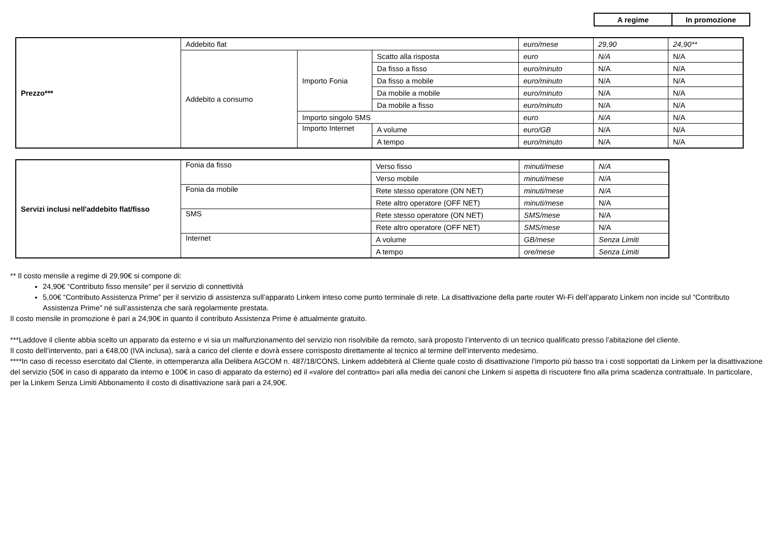| A regime | In promozione |
| --- | --- |
| Prezzo*** | Addebito flat | | | euro/mese | 29,90 | 24,90** |
| | Addebito a consumo | Importo Fonia | Scatto alla risposta | euro | N/A | N/A |
| | | | Da fisso a fisso | euro/minuto | N/A | N/A |
| | | | Da fisso a mobile | euro/minuto | N/A | N/A |
| | | | Da mobile a mobile | euro/minuto | N/A | N/A |
| | | | Da mobile a fisso | euro/minuto | N/A | N/A |
| | | Importo singolo SMS | | euro | N/A | N/A |
| | | Importo Internet | A volume | euro/GB | N/A | N/A |
| | | | A tempo | euro/minuto | N/A | N/A |
| Servizi inclusi nell'addebito flat/fisso | Fonia da fisso | Verso fisso | minuti/mese | N/A |
| | | Verso mobile | minuti/mese | N/A |
| | Fonia da mobile | Rete stesso operatore (ON NET) | minuti/mese | N/A |
| | | Rete altro operatore (OFF NET) | minuti/mese | N/A |
| | SMS | Rete stesso operatore (ON NET) | SMS/mese | N/A |
| | | Rete altro operatore (OFF NET) | SMS/mese | N/A |
| | Internet | A volume | GB/mese | Senza Limiti |
| | | A tempo | ore/mese | Senza Limiti |
** Il costo mensile a regime di 29,90€ si compone di:
24,90€ “Contributo fisso mensile” per il servizio di connettività
5,00€ “Contributo Assistenza Prime” per il servizio di assistenza sull’apparato Linkem inteso come punto terminale di rete. La disattivazione della parte router Wi-Fi dell’apparato Linkem non incide sul “Contributo Assistenza Prime” né sull’assistenza che sarà regolarmente prestata.
Il costo mensile in promozione è pari a 24,90€ in quanto il contributo Assistenza Prime è attualmente gratuito.
***Laddove il cliente abbia scelto un apparato da esterno e vi sia un malfunzionamento del servizio non risolvibile da remoto, sarà proposto l’intervento di un tecnico qualificato presso l’abitazione del cliente.
Il costo dell’intervento, pari a €48,00 (IVA inclusa), sarà a carico del cliente e dovrà essere corrisposto direttamente al tecnico al termine dell’intervento medesimo.
****In caso di recesso esercitato dal Cliente, in ottemperanza alla Delibera AGCOM n. 487/18/CONS, Linkem addebiterà al Cliente quale costo di disattivazione l’importo più basso tra i costi sopportati da Linkem per la disattivazione del servizio (50€ in caso di apparato da interno e 100€ in caso di apparato da esterno) ed il «valore del contratto» pari alla media dei canoni che Linkem si aspetta di riscuotere fino alla prima scadenza contrattuale. In particolare, per la Linkem Senza Limiti Abbonamento il costo di disattivazione sarà pari a 24,90€.